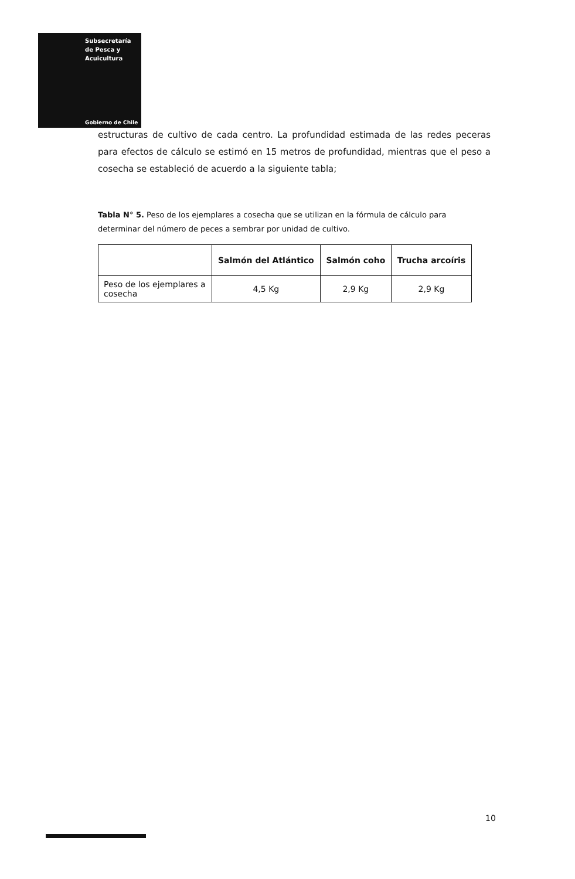Subsecretaría
de Pesca y
Acuicultura
Gobierno de Chile
estructuras de cultivo de cada centro. La profundidad estimada de las redes peceras para efectos de cálculo se estimó en 15 metros de profundidad, mientras que el peso a cosecha se estableció de acuerdo a la siguiente tabla;
Tabla N° 5. Peso de los ejemplares a cosecha que se utilizan en la fórmula de cálculo para determinar del número de peces a sembrar por unidad de cultivo.
| | Salmón del Atlántico | Salmón coho | Trucha arcoíris |
| --- | --- | --- | --- |
| Peso de los ejemplares a cosecha | 4,5 Kg | 2,9 Kg | 2,9 Kg |
10